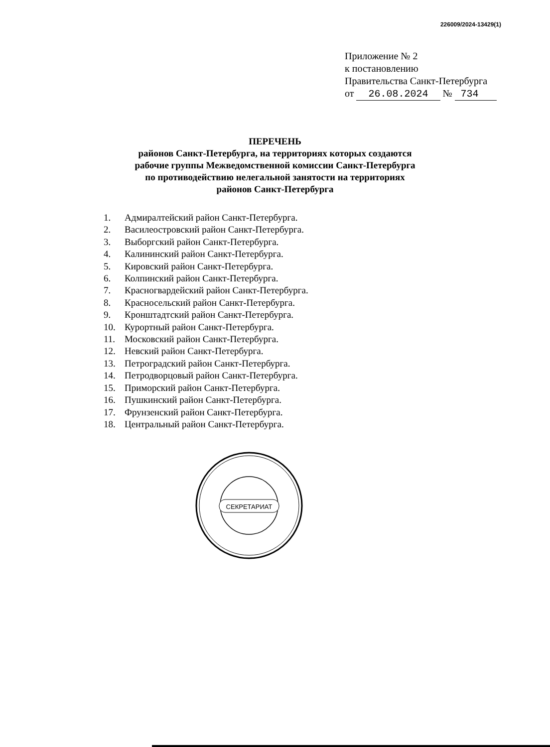226009/2024-13429(1)
Приложение № 2
к постановлению
Правительства Санкт-Петербурга
от 26.08.2024 № 734
ПЕРЕЧЕНЬ
районов Санкт-Петербурга, на территориях которых создаются
рабочие группы Межведомственной комиссии Санкт-Петербурга
по противодействию нелегальной занятости на территориях
районов Санкт-Петербурга
1. Адмиралтейский район Санкт-Петербурга.
2. Василеостровский район Санкт-Петербурга.
3. Выборгский район Санкт-Петербурга.
4. Калининский район Санкт-Петербурга.
5. Кировский район Санкт-Петербурга.
6. Колпинский район Санкт-Петербурга.
7. Красногвардейский район Санкт-Петербурга.
8. Красносельский район Санкт-Петербурга.
9. Кронштадтский район Санкт-Петербурга.
10. Курортный район Санкт-Петербурга.
11. Московский район Санкт-Петербурга.
12. Невский район Санкт-Петербурга.
13. Петроградский район Санкт-Петербурга.
14. Петродворцовый район Санкт-Петербурга.
15. Приморский район Санкт-Петербурга.
16. Пушкинский район Санкт-Петербурга.
17. Фрунзенский район Санкт-Петербурга.
18. Центральный район Санкт-Петербурга.
СЕКРЕТАРИАТ